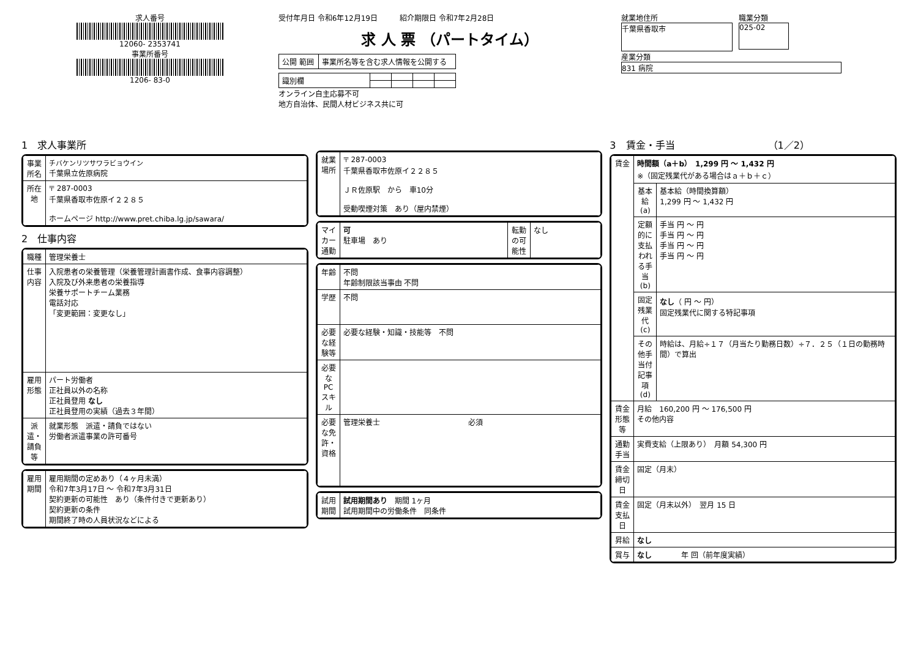求人番号
12060- 2353741
事業所番号
1206- 83-0
受付年月日 令和6年12月19日　　　紹介期限日 令和7年2月28日
求 人 票 （パートタイム）
| 公開 範囲 | 事業所名等を含む求人情報を公開する |
| 識別欄 | | | | |
オンライン自主応募不可
地方自治体、民間人材ビジネス共に可
就業地住所
千葉県香取市
職業分類
025-02
産業分類
831 病院
1　求人事業所
| 事業所名 | チバケンリツサワラビョウイン 千葉県立佐原病院 |
| 所在地 | 〒 287-0003 千葉県香取市佐原イ２２８５ ホームページ http://www.pret.chiba.lg.jp/sawara/ |
2　仕事内容
| 職種 | 管理栄養士 |
| 仕事内容 | 入院患者の栄養管理（栄養管理計画書作成、食事内容調整） 入院及び外来患者の栄養指導 栄養サポートチーム業務 電話対応 「変更範囲：変更なし」 |
| 雇用形態 | パート労働者 正社員以外の名称 正社員登用 なし 正社員登用の実績（過去３年間） |
| 派遣・請負等 | 就業形態 派遣・請負ではない 労働者派遣事業の許可番号 |
| 雇用期間 | 雇用期間の定めあり（４ヶ月未満） 令和7年3月17日 ～ 令和7年3月31日 契約更新の可能性 あり（条件付きで更新あり） 契約更新の条件 期間終了時の人員状況などによる |
| 就業場所 | 〒 287-0003 千葉県香取市佐原イ２２８５ ＪＲ佐原駅 から 車10分 受動喫煙対策 あり（屋内禁煙） |
| マイカー通勤 | 可 駐車場 あり | 転勤の可能性 | なし |
| 年齢 | 不問 年齢制限該当事由 不問 |
| 学歴 | 不問 |
| 必要な経験等 | 必要な経験・知識・技能等 不問 |
| 必要なPCスキル | |
| 必要な免許・資格 | 管理栄養士 必須 |
| 試用期間 | 試用期間あり 期間 1ヶ月 試用期間中の労働条件 同条件 |
3　賃金・手当　　　　　　　　　　（1／2）
| 賃金 | 時間額（a＋b） 1,299 円 ～ 1,432 円 ※（固定残業代がある場合はａ＋ｂ＋ｃ） | |
| | 基本給(a) | 基本給（時間換算額） 1,299 円 ～ 1,432 円 |
| | 定額的に支払われる手当(b) | 手当 円 ～ 円 手当 円 ～ 円 手当 円 ～ 円 手当 円 ～ 円 |
| | 固定残業代(c) | なし （ 円 ～ 円） 固定残業代に関する特記事項 |
| | その他手当付記事項(d) | 時給は、月給÷１７（月当たり勤務日数）÷７．２５（１日の勤務時間）で算出 |
| 賃金形態等 | 月給 160,200 円 ～ 176,500 円 その他内容 | |
| 通勤手当 | 実費支給（上限あり） 月額 54,300 円 | |
| 賃金締切日 | 固定（月末） | |
| 賃金支払日 | 固定（月末以外） 翌月 15 日 | |
| 昇給 | なし | |
| 賞与 | なし 年 回（前年度実績） | |